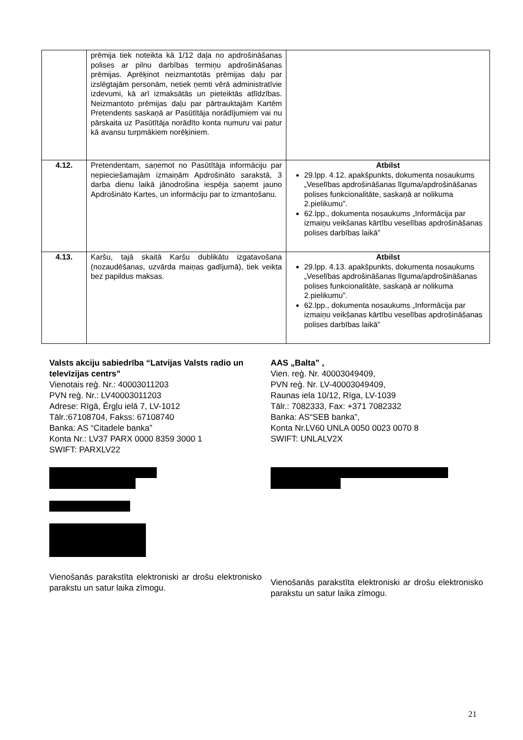| | prēmija tiek noteikta kā 1/12 daļa no apdrošināšanas polises ar pilnu darbības termiņu apdrošināšanas prēmijas. Aprēķinot neizmantotās prēmijas daļu par izslēgtajām personām, netiek ņemti vērā administratīvie izdevumi, kā arī izmaksātās un pieteiktās atlīdzības. Neizmantoto prēmijas daļu par pārtrauktajām Kartēm Pretendents saskaņā ar Pasūtītāja norādījumiem vai nu pārskaita uz Pasūtītāja norādīto konta numuru vai patur kā avansu turpmākiem norēķiniem. | |
| 4.12. | Pretendentam, saņemot no Pasūtītāja informāciju par nepieciešamajām izmaiņām Apdrošināto sarakstā, 3 darba dienu laikā jānodrošina iespēja saņemt jauno Apdrošināto Kartes, un informāciju par to izmantošanu. | Atbilst 29.lpp. 4.12. apakšpunkts, dokumenta nosaukums „Veselības apdrošināšanas līguma/apdrošināšanas polises funkcionalitāte, saskaņā ar nolikuma 2.pielikumu”. 62.lpp., dokumenta nosaukums „Informācija par izmaiņu veikšanas kārtību veselības apdrošināšanas polises darbības laikā” |
| 4.13. | Karšu, tajā skaitā Karšu dublikātu izgatavošana (nozaudēšanas, uzvārda maiņas gadījumā), tiek veikta bez papildus maksas. | Atbilst 29.lpp. 4.13. apakšpunkts, dokumenta nosaukums „Veselības apdrošināšanas līguma/apdrošināšanas polises funkcionalitāte, saskaņā ar nolikuma 2.pielikumu”. 62.lpp., dokumenta nosaukums „Informācija par izmaiņu veikšanas kārtību veselības apdrošināšanas polises darbības laikā” |
Valsts akciju sabiedrība “Latvijas Valsts radio un televīzijas centrs”
Vienotais reģ. Nr.: 40003011203
PVN reģ. Nr.: LV40003011203
Adrese: Rīgā, Ērgļu ielā 7, LV-1012
Tālr.:67108704, Fakss: 67108740
Banka: AS “Citadele banka”
Konta Nr.: LV37 PARX 0000 8359 3000 1
SWIFT: PARXLV22
Vienošanās parakstīta elektroniski ar drošu elektronisko parakstu un satur laika zīmogu.
AAS „Balta” ,
Vien. reģ. Nr. 40003049409,
PVN reģ. Nr. LV-40003049409,
Raunas iela 10/12, Rīga, LV-1039
Tālr.: 7082333, Fax: +371 7082332
Banka: AS“SEB banka”,
Konta Nr.LV60 UNLA 0050 0023 0070 8
SWIFT: UNLALV2X
Vienošanās parakstīta elektroniski ar drošu elektronisko parakstu un satur laika zīmogu.
21